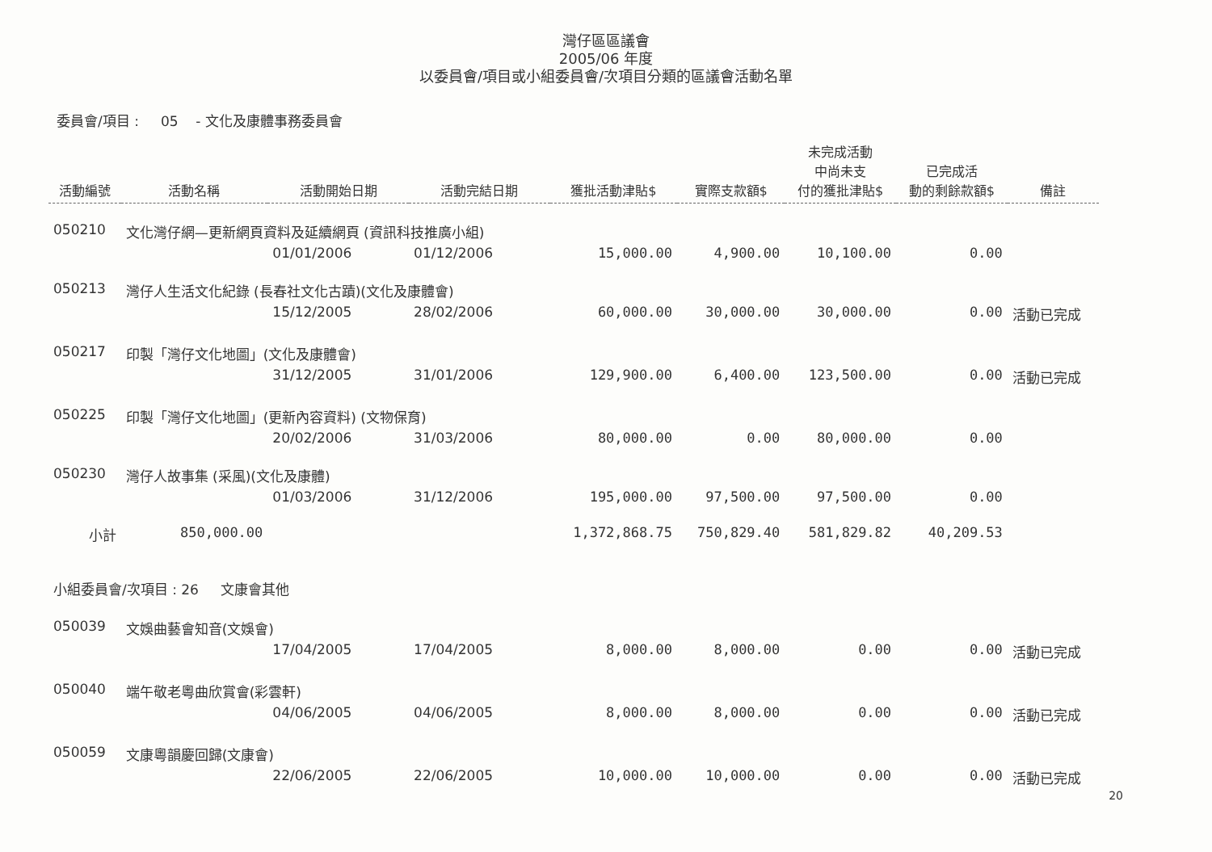灣仔區區議會
2005/06 年度
以委員會/項目或小組委員會/次項目分類的區議會活動名單
委員會/項目 : 05 - 文化及康體事務委員會
| 活動編號 | 活動名稱 | 活動開始日期 | 活動完結日期 | 獲批活動津貼$ | 實際支款額$ | 未完成活動 中尚未支 付的獲批津貼$ | 已完成活 動的剩餘款額$ | 備註 |
| --- | --- | --- | --- | --- | --- | --- | --- | --- |
| 050210 | 文化灣仔網—更新網頁資料及延續網頁 (資訊科技推廣小組) | | | | | | | |
| | | 01/01/2006 | 01/12/2006 | 15,000.00 | 4,900.00 | 10,100.00 | 0.00 | |
| 050213 | 灣仔人生活文化紀錄 (長春社文化古蹟)(文化及康體會) | | | | | | | |
| | | 15/12/2005 | 28/02/2006 | 60,000.00 | 30,000.00 | 30,000.00 | 0.00 | 活動已完成 |
| 050217 | 印製「灣仔文化地圖」(文化及康體會) | | | | | | | |
| | | 31/12/2005 | 31/01/2006 | 129,900.00 | 6,400.00 | 123,500.00 | 0.00 | 活動已完成 |
| 050225 | 印製「灣仔文化地圖」(更新內容資料) (文物保育) | | | | | | | |
| | | 20/02/2006 | 31/03/2006 | 80,000.00 | 0.00 | 80,000.00 | 0.00 | |
| 050230 | 灣仔人故事集 (采風)(文化及康體) | | | | | | | |
| | | 01/03/2006 | 31/12/2006 | 195,000.00 | 97,500.00 | 97,500.00 | 0.00 | |
| 小計 | 850,000.00 | | | 1,372,868.75 | 750,829.40 | 581,829.82 | 40,209.53 | |
| 小組委員會/次項目 : 26 文康會其他 | | | | | | | | |
| 050039 | 文娛曲藝會知音(文娛會) | | | | | | | |
| | | 17/04/2005 | 17/04/2005 | 8,000.00 | 8,000.00 | 0.00 | 0.00 | 活動已完成 |
| 050040 | 端午敬老粵曲欣賞會(彩雲軒) | | | | | | | |
| | | 04/06/2005 | 04/06/2005 | 8,000.00 | 8,000.00 | 0.00 | 0.00 | 活動已完成 |
| 050059 | 文康粵韻慶回歸(文康會) | | | | | | | |
| | | 22/06/2005 | 22/06/2005 | 10,000.00 | 10,000.00 | 0.00 | 0.00 | 活動已完成 |
20